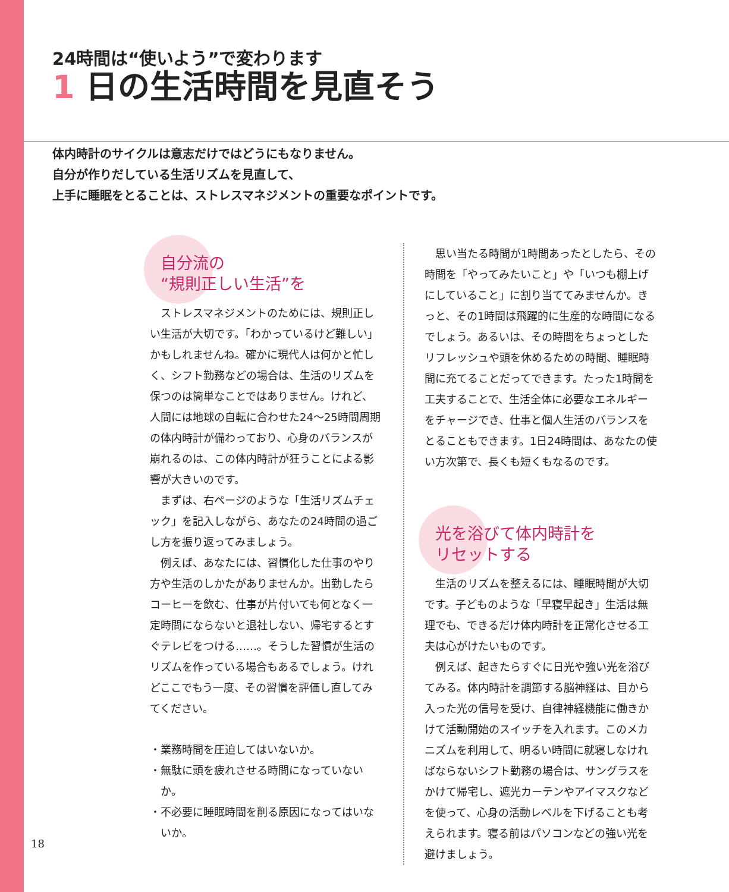24時間は“使いよう”で変わります
1 日の生活時間を見直そう
体内時計のサイクルは意志だけではどうにもなりません。
自分が作りだしている生活リズムを見直して、
上手に睡眠をとることは、ストレスマネジメントの重要なポイントです。
自分流の
“規則正しい生活”を
ストレスマネジメントのためには、規則正しい生活が大切です。「わかっているけど難しい」かもしれませんね。確かに現代人は何かと忙しく、シフト勤務などの場合は、生活のリズムを保つのは簡単なことではありません。けれど、人間には地球の自転に合わせた24〜25時間周期の体内時計が備わっており、心身のバランスが崩れるのは、この体内時計が狂うことによる影響が大きいのです。
まずは、右ページのような「生活リズムチェック」を記入しながら、あなたの24時間の過ごし方を振り返ってみましょう。
例えば、あなたには、習慣化した仕事のやり方や生活のしかたがありませんか。出勤したらコーヒーを飲む、仕事が片付いても何となく一定時間にならないと退社しない、帰宅するとすぐテレビをつける……。そうした習慣が生活のリズムを作っている場合もあるでしょう。けれどここでもう一度、その習慣を評価し直してみてください。
・業務時間を圧迫してはいないか。
・無駄に頭を疲れさせる時間になっていないか。
・不必要に睡眠時間を削る原因になってはいないか。
思い当たる時間が1時間あったとしたら、その時間を「やってみたいこと」や「いつも棚上げにしていること」に割り当ててみませんか。きっと、その1時間は飛躍的に生産的な時間になるでしょう。あるいは、その時間をちょっとしたリフレッシュや頭を休めるための時間、睡眠時間に充てることだってできます。たった1時間を工夫することで、生活全体に必要なエネルギーをチャージでき、仕事と個人生活のバランスをとることもできます。1日24時間は、あなたの使い方次第で、長くも短くもなるのです。
光を浴びて体内時計を
リセットする
生活のリズムを整えるには、睡眠時間が大切です。子どものような「早寝早起き」生活は無理でも、できるだけ体内時計を正常化させる工夫は心がけたいものです。
例えば、起きたらすぐに日光や強い光を浴びてみる。体内時計を調節する脳神経は、目から入った光の信号を受け、自律神経機能に働きかけて活動開始のスイッチを入れます。このメカニズムを利用して、明るい時間に就寝しなければならないシフト勤務の場合は、サングラスをかけて帰宅し、遮光カーテンやアイマスクなどを使って、心身の活動レベルを下げることも考えられます。寝る前はパソコンなどの強い光を避けましょう。
18